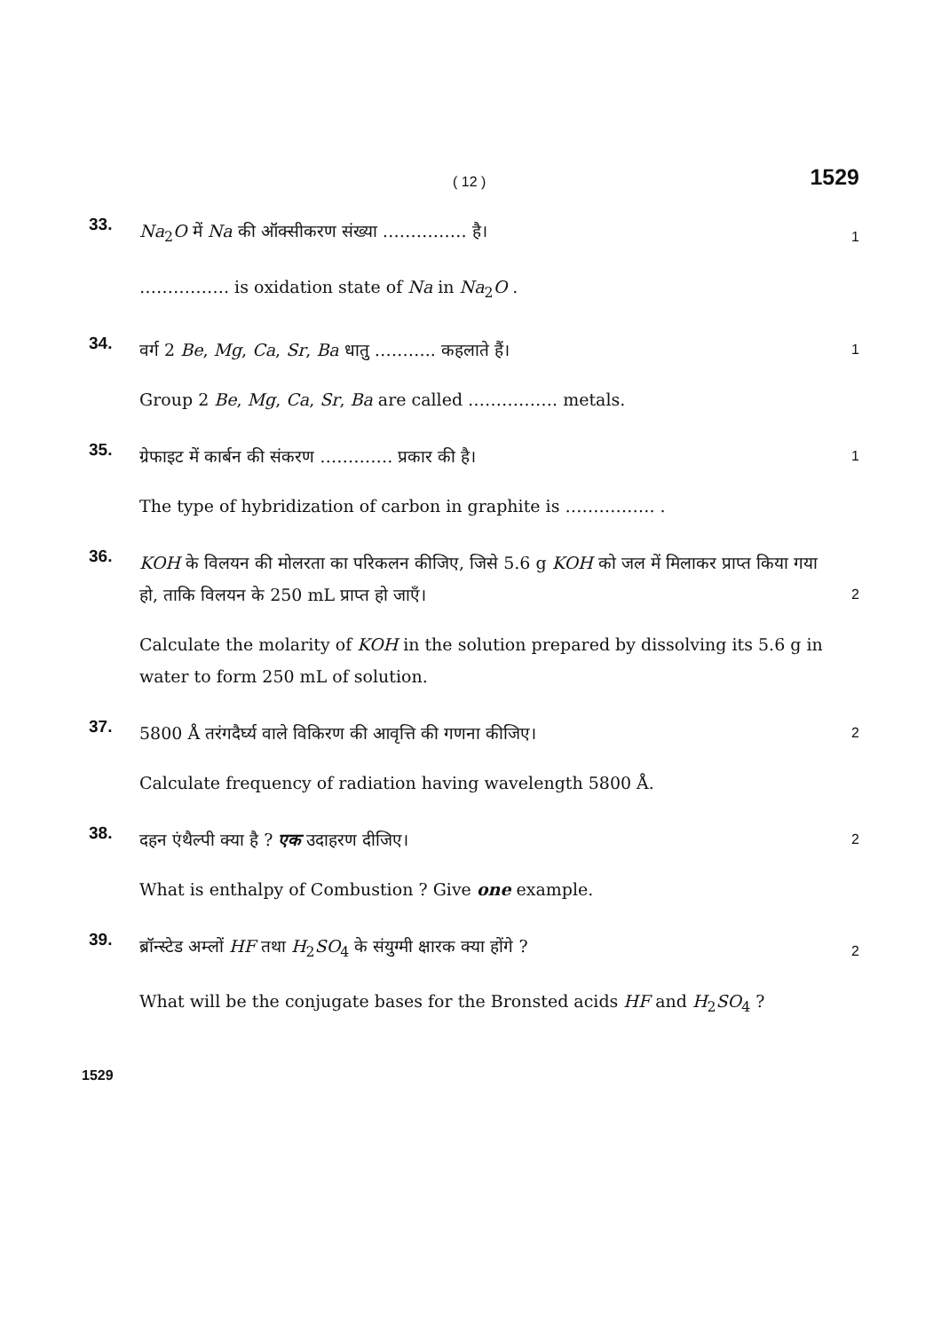( 12 ) 1529
33.
Na<sub>2</sub>O में Na की ऑक्सीकरण संख्या …………… है।
1
……………. is oxidation state of Na in Na<sub>2</sub>O .
34.
वर्ग 2 Be, Mg, Ca, Sr, Ba धातु ……….. कहलाते हैं।
1
Group 2 Be, Mg, Ca, Sr, Ba are called ……………. metals.
35.
ग्रेफाइट में कार्बन की संकरण …………. प्रकार की है।
1
The type of hybridization of carbon in graphite is ……………. .
36.
KOH के विलयन की मोलरता का परिकलन कीजिए, जिसे 5.6 g KOH को जल में मिलाकर प्राप्त किया गया हो, ताकि विलयन के 250 mL प्राप्त हो जाएँ।
2
Calculate the molarity of KOH in the solution prepared by dissolving its 5.6 g in water to form 250 mL of solution.
37.
5800 Å तरंगदैर्घ्य वाले विकिरण की आवृत्ति की गणना कीजिए।
2
Calculate frequency of radiation having wavelength 5800 Å.
38.
दहन एंथैल्पी क्या है ? एक उदाहरण दीजिए।
2
What is enthalpy of Combustion ? Give one example.
39.
ब्रॉन्स्टेड अम्लों HF तथा H<sub>2</sub>SO<sub>4</sub> के संयुग्मी क्षारक क्या होंगे ?
2
What will be the conjugate bases for the Bronsted acids HF and H<sub>2</sub>SO<sub>4</sub> ?
1529